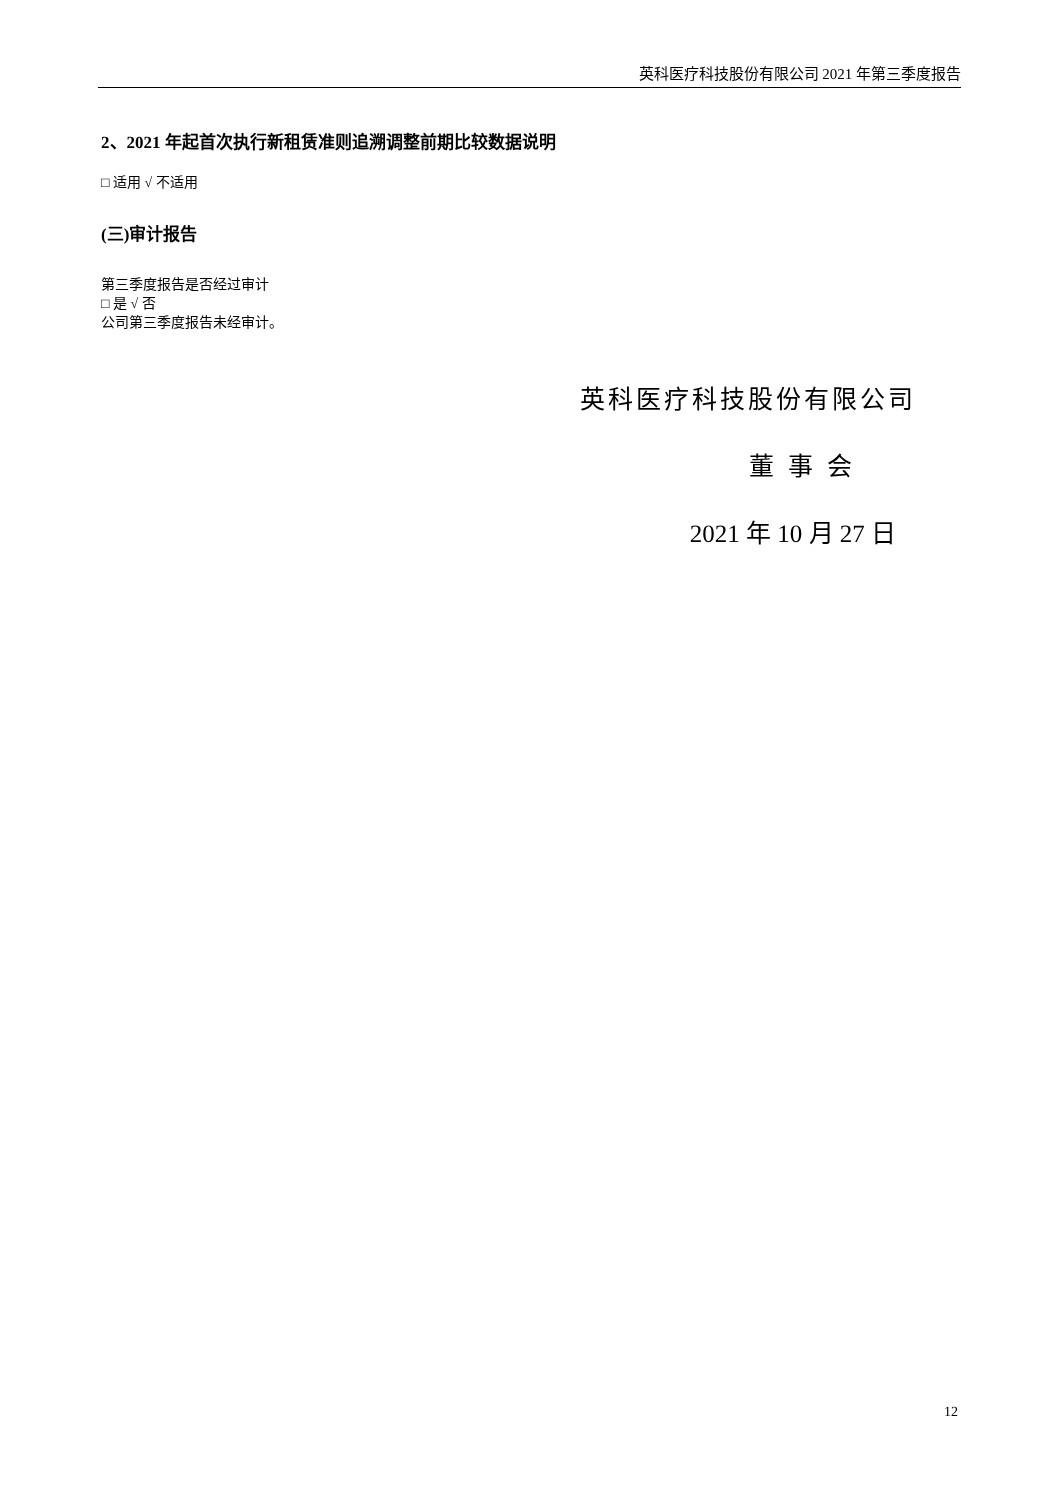英科医疗科技股份有限公司 2021 年第三季度报告
2、2021 年起首次执行新租赁准则追溯调整前期比较数据说明
□ 适用 √ 不适用
(三)审计报告
第三季度报告是否经过审计
□ 是 √ 否
公司第三季度报告未经审计。
英科医疗科技股份有限公司
董事会
2021 年 10 月 27 日
12